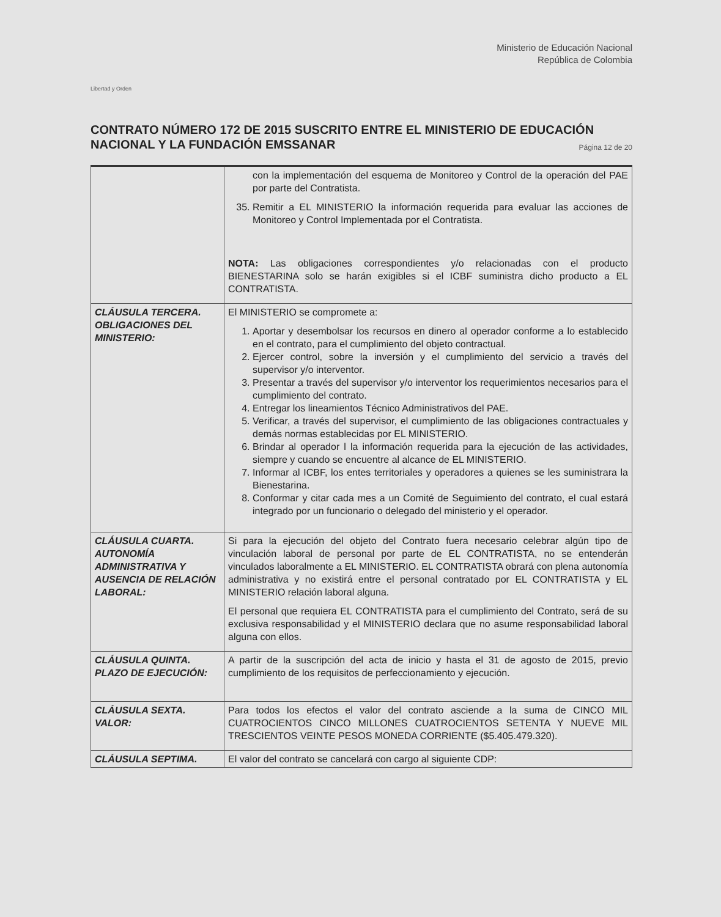Libertad y Orden
Ministerio de Educación Nacional
República de Colombia
CONTRATO NÚMERO 172 DE 2015 SUSCRITO ENTRE EL MINISTERIO DE EDUCACIÓN NACIONAL Y LA FUNDACIÓN EMSSANAR
Página 12 de 20
| | con la implementación del esquema de Monitoreo y Control de la operación del PAE por parte del Contratista. 35. Remitir a EL MINISTERIO la información requerida para evaluar las acciones de Monitoreo y Control Implementada por el Contratista. NOTA: Las obligaciones correspondientes y/o relacionadas con el producto BIENESTARINA solo se harán exigibles si el ICBF suministra dicho producto a EL CONTRATISTA. |
| CLÁUSULA TERCERA. OBLIGACIONES DEL MINISTERIO: | El MINISTERIO se compromete a: 1. Aportar y desembolsar los recursos en dinero al operador conforme a lo establecido en el contrato, para el cumplimiento del objeto contractual. 2. Ejercer control, sobre la inversión y el cumplimiento del servicio a través del supervisor y/o interventor. 3. Presentar a través del supervisor y/o interventor los requerimientos necesarios para el cumplimiento del contrato. 4. Entregar los lineamientos Técnico Administrativos del PAE. 5. Verificar, a través del supervisor, el cumplimiento de las obligaciones contractuales y demás normas establecidas por EL MINISTERIO. 6. Brindar al operador l la información requerida para la ejecución de las actividades, siempre y cuando se encuentre al alcance de EL MINISTERIO. 7. Informar al ICBF, los entes territoriales y operadores a quienes se les suministrara la Bienestarina. 8. Conformar y citar cada mes a un Comité de Seguimiento del contrato, el cual estará integrado por un funcionario o delegado del ministerio y el operador. |
| CLÁUSULA CUARTA. AUTONOMÍA ADMINISTRATIVA Y AUSENCIA DE RELACIÓN LABORAL: | Si para la ejecución del objeto del Contrato fuera necesario celebrar algún tipo de vinculación laboral de personal por parte de EL CONTRATISTA, no se entenderán vinculados laboralmente a EL MINISTERIO. EL CONTRATISTA obrará con plena autonomía administrativa y no existirá entre el personal contratado por EL CONTRATISTA y EL MINISTERIO relación laboral alguna. El personal que requiera EL CONTRATISTA para el cumplimiento del Contrato, será de su exclusiva responsabilidad y el MINISTERIO declara que no asume responsabilidad laboral alguna con ellos. |
| CLÁUSULA QUINTA. PLAZO DE EJECUCIÓN: | A partir de la suscripción del acta de inicio y hasta el 31 de agosto de 2015, previo cumplimiento de los requisitos de perfeccionamiento y ejecución. |
| CLÁUSULA SEXTA. VALOR: | Para todos los efectos el valor del contrato asciende a la suma de CINCO MIL CUATROCIENTOS CINCO MILLONES CUATROCIENTOS SETENTA Y NUEVE MIL TRESCIENTOS VEINTE PESOS MONEDA CORRIENTE ($5.405.479.320). |
| CLÁUSULA SEPTIMA. | El valor del contrato se cancelará con cargo al siguiente CDP: |